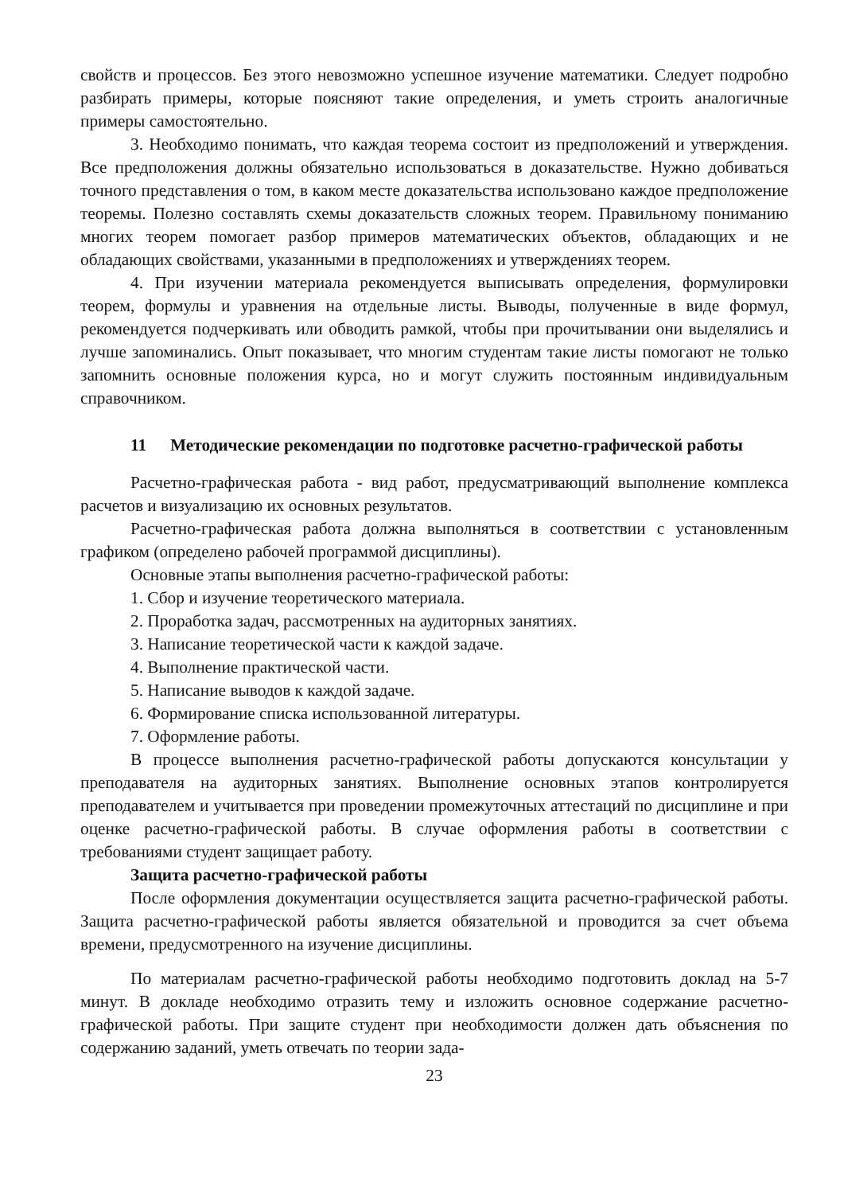свойств и процессов. Без этого невозможно успешное изучение математики. Следует подробно разбирать примеры, которые поясняют такие определения, и уметь строить аналогичные примеры самостоятельно.
3. Необходимо понимать, что каждая теорема состоит из предположений и утверждения. Все предположения должны обязательно использоваться в доказательстве. Нужно добиваться точного представления о том, в каком месте доказательства использовано каждое предположение теоремы. Полезно составлять схемы доказательств сложных теорем. Правильному пониманию многих теорем помогает разбор примеров математических объектов, обладающих и не обладающих свойствами, указанными в предположениях и утверждениях теорем.
4. При изучении материала рекомендуется выписывать определения, формулировки теорем, формулы и уравнения на отдельные листы. Выводы, полученные в виде формул, рекомендуется подчеркивать или обводить рамкой, чтобы при прочитывании они выделялись и лучше запоминались. Опыт показывает, что многим студентам такие листы помогают не только запомнить основные положения курса, но и могут служить постоянным индивидуальным справочником.
11 Методические рекомендации по подготовке расчетно-графической работы
Расчетно-графическая работа - вид работ, предусматривающий выполнение комплекса расчетов и визуализацию их основных результатов.
Расчетно-графическая работа должна выполняться в соответствии с установленным графиком (определено рабочей программой дисциплины).
Основные этапы выполнения расчетно-графической работы:
1. Сбор и изучение теоретического материала.
2. Проработка задач, рассмотренных на аудиторных занятиях.
3. Написание теоретической части к каждой задаче.
4. Выполнение практической части.
5. Написание выводов к каждой задаче.
6. Формирование списка использованной литературы.
7. Оформление работы.
В процессе выполнения расчетно-графической работы допускаются консультации у преподавателя на аудиторных занятиях. Выполнение основных этапов контролируется преподавателем и учитывается при проведении промежуточных аттестаций по дисциплине и при оценке расчетно-графической работы. В случае оформления работы в соответствии с требованиями студент защищает работу.
Защита расчетно-графической работы
После оформления документации осуществляется защита расчетно-графической работы. Защита расчетно-графической работы является обязательной и проводится за счет объема времени, предусмотренного на изучение дисциплины.
По материалам расчетно-графической работы необходимо подготовить доклад на 5-7 минут. В докладе необходимо отразить тему и изложить основное содержание расчетно-графической работы. При защите студент при необходимости должен дать объяснения по содержанию заданий, уметь отвечать по теории зада-
23